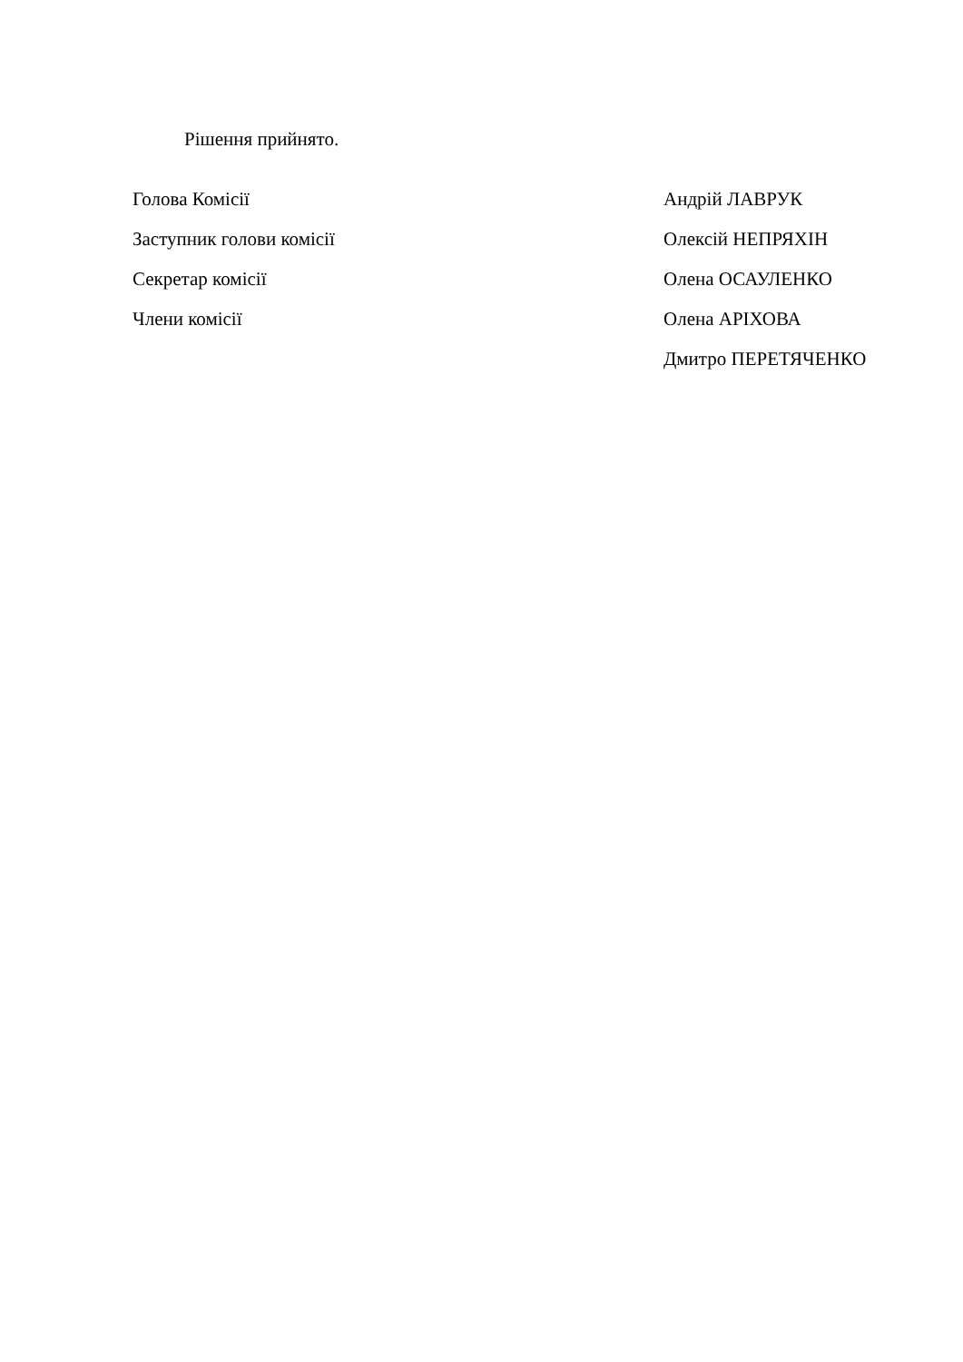Рішення прийнято.
| Голова Комісії | Андрій ЛАВРУК |
| Заступник голови комісії | Олексій НЕПРЯХІН |
| Секретар комісії | Олена ОСАУЛЕНКО |
| Члени комісії | Олена АРІХОВА |
| | Дмитро ПЕРЕТЯЧЕНКО |